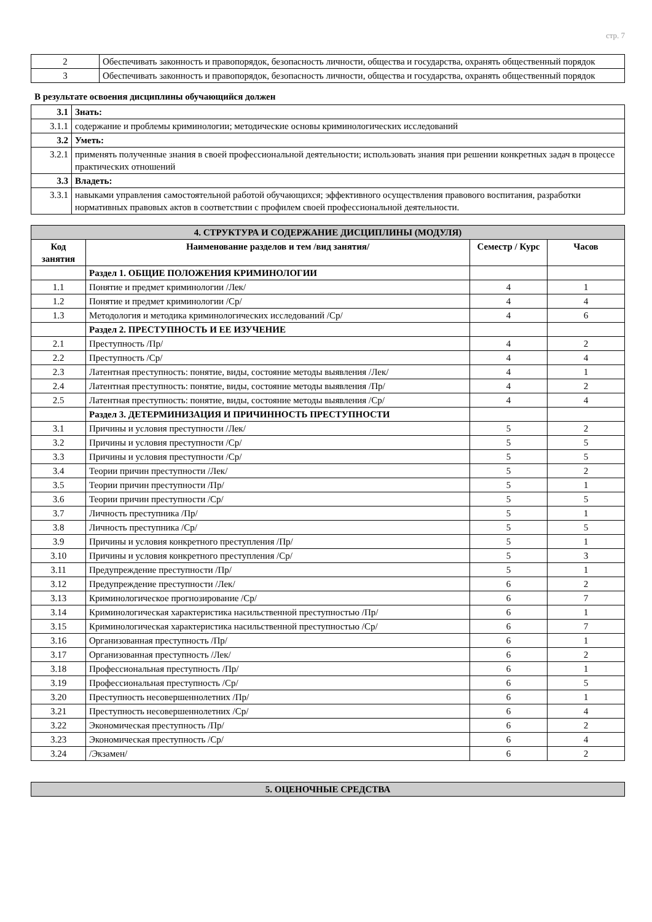стр. 7
| 2 | Обеспечивать законность и правопорядок, безопасность личности, общества и государства, охранять общественный порядок |
| 3 | Обеспечивать законность и правопорядок, безопасность личности, общества и государства, охранять общественный порядок |
В результате освоения дисциплины обучающийся должен
| 3.1 | Знать: |
| 3.1.1 | содержание и проблемы криминологии; методические основы криминологических исследований |
| 3.2 | Уметь: |
| 3.2.1 | применять полученные знания в своей профессиональной деятельности; использовать знания при решении конкретных задач в процессе практических отношений |
| 3.3 | Владеть: |
| 3.3.1 | навыками управления самостоятельной работой обучающихся; эффективного осуществления правового воспитания, разработки нормативных правовых актов в соответствии с профилем своей профессиональной деятельности. |
| 4. СТРУКТУРА И СОДЕРЖАНИЕ ДИСЦИПЛИНЫ (МОДУЛЯ) | | | |
| Код занятия | Наименование разделов и тем /вид занятия/ | Семестр / Курс | Часов |
| | Раздел 1. ОБЩИЕ ПОЛОЖЕНИЯ КРИМИНОЛОГИИ | | |
| 1.1 | Понятие и предмет криминологии /Лек/ | 4 | 1 |
| 1.2 | Понятие и предмет криминологии /Ср/ | 4 | 4 |
| 1.3 | Методология и методика криминологических исследований /Ср/ | 4 | 6 |
| | Раздел 2. ПРЕСТУПНОСТЬ И ЕЕ ИЗУЧЕНИЕ | | |
| 2.1 | Преступность /Пр/ | 4 | 2 |
| 2.2 | Преступность /Ср/ | 4 | 4 |
| 2.3 | Латентная преступность: понятие, виды, состояние методы выявления /Лек/ | 4 | 1 |
| 2.4 | Латентная преступность: понятие, виды, состояние методы выявления /Пр/ | 4 | 2 |
| 2.5 | Латентная преступность: понятие, виды, состояние методы выявления /Ср/ | 4 | 4 |
| | Раздел 3. ДЕТЕРМИНИЗАЦИЯ И ПРИЧИННОСТЬ ПРЕСТУПНОСТИ | | |
| 3.1 | Причины и условия преступности /Лек/ | 5 | 2 |
| 3.2 | Причины и условия преступности /Ср/ | 5 | 5 |
| 3.3 | Причины и условия преступности /Ср/ | 5 | 5 |
| 3.4 | Теории причин преступности /Лек/ | 5 | 2 |
| 3.5 | Теории причин преступности /Пр/ | 5 | 1 |
| 3.6 | Теории причин преступности /Ср/ | 5 | 5 |
| 3.7 | Личность преступника /Пр/ | 5 | 1 |
| 3.8 | Личность преступника /Ср/ | 5 | 5 |
| 3.9 | Причины и условия конкретного преступления /Пр/ | 5 | 1 |
| 3.10 | Причины и условия конкретного преступления /Ср/ | 5 | 3 |
| 3.11 | Предупреждение преступности /Пр/ | 5 | 1 |
| 3.12 | Предупреждение преступности /Лек/ | 6 | 2 |
| 3.13 | Криминологическое прогнозирование /Ср/ | 6 | 7 |
| 3.14 | Криминологическая характеристика насильственной преступностью /Пр/ | 6 | 1 |
| 3.15 | Криминологическая характеристика насильственной преступностью /Ср/ | 6 | 7 |
| 3.16 | Организованная преступность /Пр/ | 6 | 1 |
| 3.17 | Организованная преступность /Лек/ | 6 | 2 |
| 3.18 | Профессиональная преступность /Пр/ | 6 | 1 |
| 3.19 | Профессиональная преступность /Ср/ | 6 | 5 |
| 3.20 | Преступность несовершеннолетних /Пр/ | 6 | 1 |
| 3.21 | Преступность несовершеннолетних /Ср/ | 6 | 4 |
| 3.22 | Экономическая преступность /Пр/ | 6 | 2 |
| 3.23 | Экономическая преступность /Ср/ | 6 | 4 |
| 3.24 | /Экзамен/ | 6 | 2 |
| 5. ОЦЕНОЧНЫЕ СРЕДСТВА |